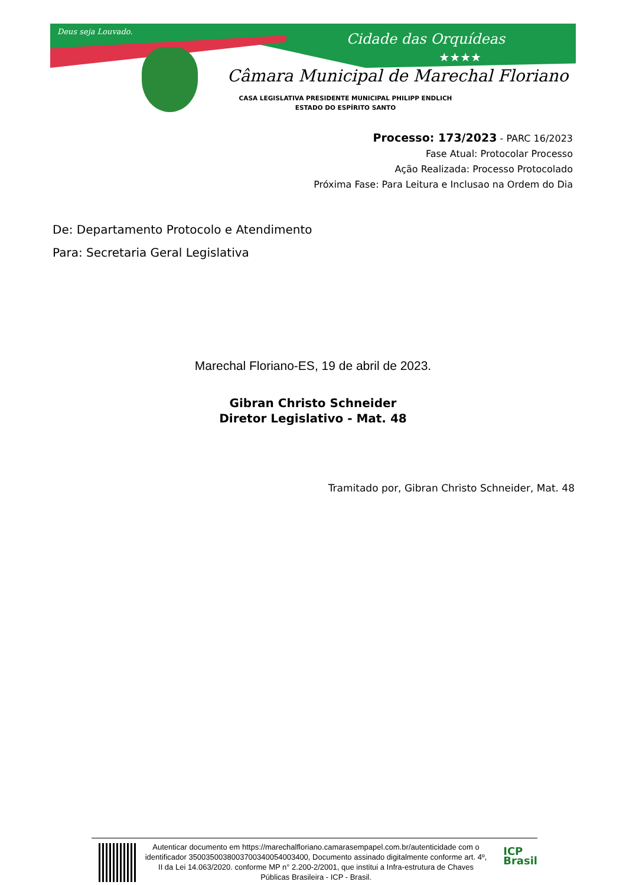Deus seja Louvado. Cidade das Orquídeas
★★★★
Câmara Municipal de Marechal Floriano
CASA LEGISLATIVA PRESIDENTE MUNICIPAL PHILIPP ENDLICH
ESTADO DO ESPÍRITO SANTO
Processo: 173/2023 - PARC 16/2023
Fase Atual: Protocolar Processo
Ação Realizada: Processo Protocolado
Próxima Fase: Para Leitura e Inclusao na Ordem do Dia
De: Departamento Protocolo e Atendimento
Para: Secretaria Geral Legislativa
Marechal Floriano-ES, 19 de abril de 2023.
Gibran Christo Schneider
Diretor Legislativo - Mat. 48
Tramitado por, Gibran Christo Schneider, Mat. 48
Autenticar documento em https://marechalfloriano.camarasempapel.com.br/autenticidade com o identificador 3500350038003700340054003400, Documento assinado digitalmente conforme art. 4º, II da Lei 14.063/2020. conforme MP n° 2.200-2/2001, que institui a Infra-estrutura de Chaves Públicas Brasileira - ICP - Brasil.
ICP
Brasil